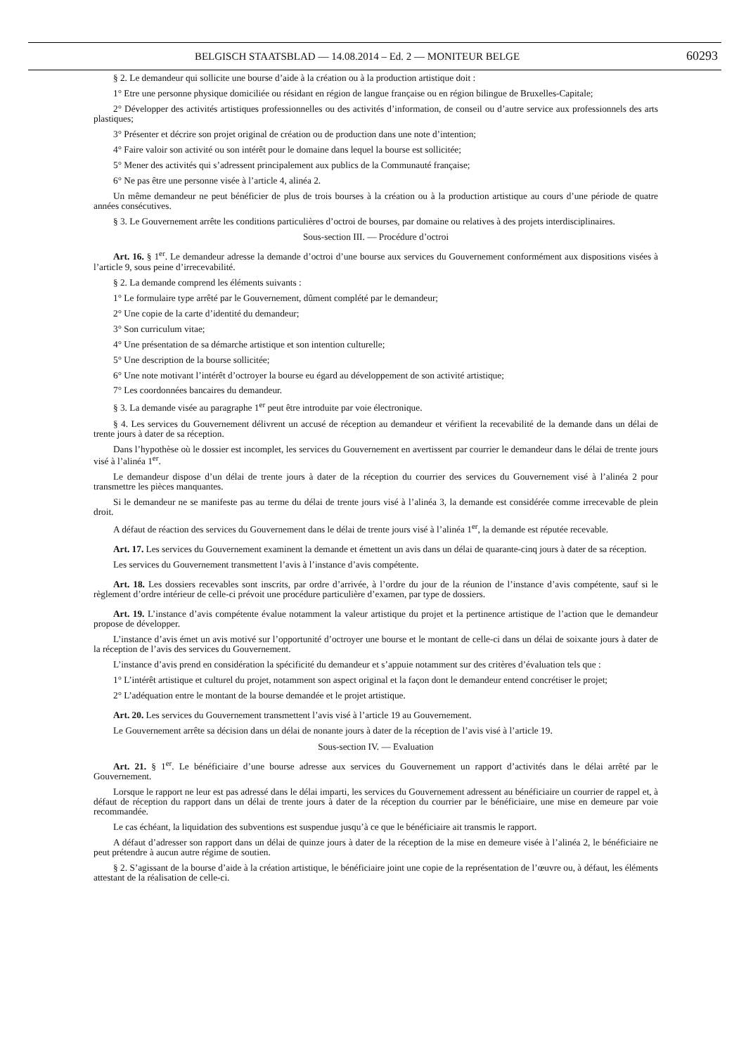BELGISCH STAATSBLAD — 14.08.2014 – Ed. 2 — MONITEUR BELGE 60293
§ 2. Le demandeur qui sollicite une bourse d’aide à la création ou à la production artistique doit :
1° Etre une personne physique domiciliée ou résidant en région de langue française ou en région bilingue de Bruxelles-Capitale;
2° Développer des activités artistiques professionnelles ou des activités d’information, de conseil ou d’autre service aux professionnels des arts plastiques;
3° Présenter et décrire son projet original de création ou de production dans une note d’intention;
4° Faire valoir son activité ou son intérêt pour le domaine dans lequel la bourse est sollicitée;
5° Mener des activités qui s’adressent principalement aux publics de la Communauté française;
6° Ne pas être une personne visée à l’article 4, alinéa 2.
Un même demandeur ne peut bénéficier de plus de trois bourses à la création ou à la production artistique au cours d’une période de quatre années consécutives.
§ 3. Le Gouvernement arrête les conditions particulières d’octroi de bourses, par domaine ou relatives à des projets interdisciplinaires.
Sous-section III. — Procédure d’octroi
Art. 16. § 1<sup>er</sup>. Le demandeur adresse la demande d’octroi d’une bourse aux services du Gouvernement conformément aux dispositions visées à l’article 9, sous peine d’irrecevabilité.
§ 2. La demande comprend les éléments suivants :
1° Le formulaire type arrêté par le Gouvernement, dûment complété par le demandeur;
2° Une copie de la carte d’identité du demandeur;
3° Son curriculum vitae;
4° Une présentation de sa démarche artistique et son intention culturelle;
5° Une description de la bourse sollicitée;
6° Une note motivant l’intérêt d’octroyer la bourse eu égard au développement de son activité artistique;
7° Les coordonnées bancaires du demandeur.
§ 3. La demande visée au paragraphe 1<sup>er</sup> peut être introduite par voie électronique.
§ 4. Les services du Gouvernement délivrent un accusé de réception au demandeur et vérifient la recevabilité de la demande dans un délai de trente jours à dater de sa réception.
Dans l’hypothèse où le dossier est incomplet, les services du Gouvernement en avertissent par courrier le demandeur dans le délai de trente jours visé à l’alinéa 1<sup>er</sup>.
Le demandeur dispose d’un délai de trente jours à dater de la réception du courrier des services du Gouvernement visé à l’alinéa 2 pour transmettre les pièces manquantes.
Si le demandeur ne se manifeste pas au terme du délai de trente jours visé à l’alinéa 3, la demande est considérée comme irrecevable de plein droit.
A défaut de réaction des services du Gouvernement dans le délai de trente jours visé à l’alinéa 1<sup>er</sup>, la demande est réputée recevable.
Art. 17. Les services du Gouvernement examinent la demande et émettent un avis dans un délai de quarante-cinq jours à dater de sa réception.
Les services du Gouvernement transmettent l’avis à l’instance d’avis compétente.
Art. 18. Les dossiers recevables sont inscrits, par ordre d’arrivée, à l’ordre du jour de la réunion de l’instance d’avis compétente, sauf si le règlement d’ordre intérieur de celle-ci prévoit une procédure particulière d’examen, par type de dossiers.
Art. 19. L’instance d’avis compétente évalue notamment la valeur artistique du projet et la pertinence artistique de l’action que le demandeur propose de développer.
L’instance d’avis émet un avis motivé sur l’opportunité d’octroyer une bourse et le montant de celle-ci dans un délai de soixante jours à dater de la réception de l’avis des services du Gouvernement.
L’instance d’avis prend en considération la spécificité du demandeur et s’appuie notamment sur des critères d’évaluation tels que :
1° L’intérêt artistique et culturel du projet, notamment son aspect original et la façon dont le demandeur entend concrétiser le projet;
2° L’adéquation entre le montant de la bourse demandée et le projet artistique.
Art. 20. Les services du Gouvernement transmettent l’avis visé à l’article 19 au Gouvernement.
Le Gouvernement arrête sa décision dans un délai de nonante jours à dater de la réception de l’avis visé à l’article 19.
Sous-section IV. — Evaluation
Art. 21. § 1<sup>er</sup>. Le bénéficiaire d’une bourse adresse aux services du Gouvernement un rapport d’activités dans le délai arrêté par le Gouvernement.
Lorsque le rapport ne leur est pas adressé dans le délai imparti, les services du Gouvernement adressent au bénéficiaire un courrier de rappel et, à défaut de réception du rapport dans un délai de trente jours à dater de la réception du courrier par le bénéficiaire, une mise en demeure par voie recommandée.
Le cas échéant, la liquidation des subventions est suspendue jusqu’à ce que le bénéficiaire ait transmis le rapport.
A défaut d’adresser son rapport dans un délai de quinze jours à dater de la réception de la mise en demeure visée à l’alinéa 2, le bénéficiaire ne peut prétendre à aucun autre régime de soutien.
§ 2. S’agissant de la bourse d’aide à la création artistique, le bénéficiaire joint une copie de la représentation de l’œuvre ou, à défaut, les éléments attestant de la réalisation de celle-ci.